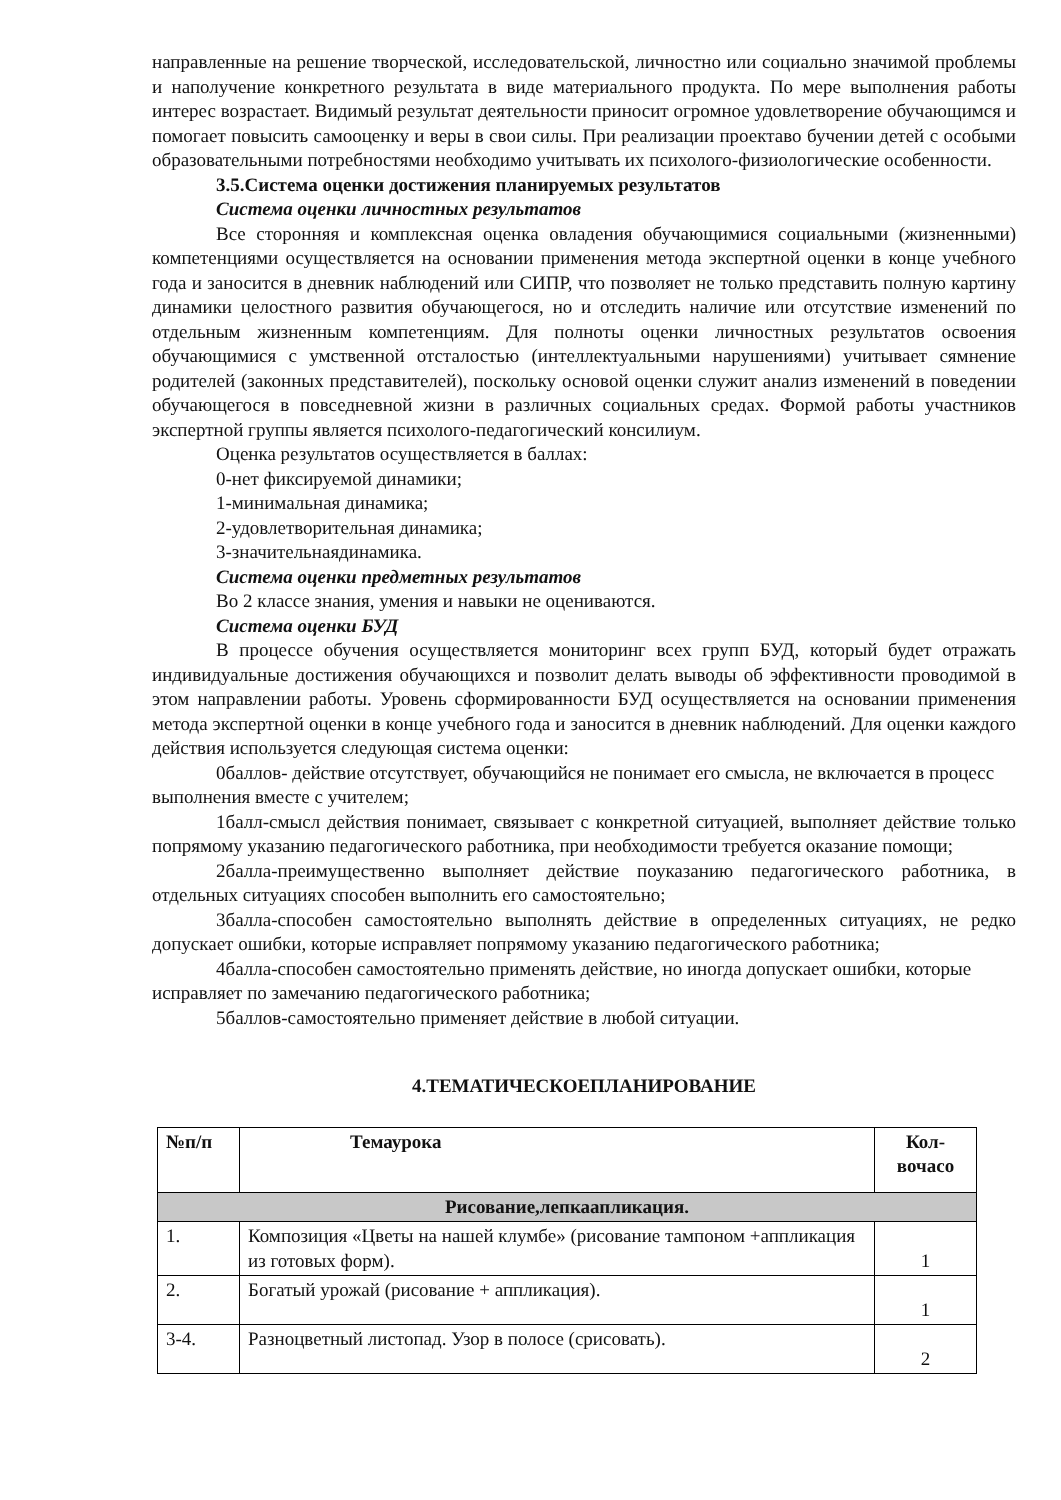направленные на решение творческой, исследовательской, личностно или социально значимой проблемы и наполучение конкретного результата в виде материального продукта. По мере выполнения работы интерес возрастает. Видимый результат деятельности приносит огромное удовлетворение обучающимся и помогает повысить самооценку и веры в свои силы. При реализации проектаво бучении детей с особыми образовательными потребностями необходимо учитывать их психолого-физиологические особенности.
3.5.Система оценки достижения планируемых результатов
Система оценки личностных результатов
Все сторонняя и комплексная оценка овладения обучающимися социальными (жизненными) компетенциями осуществляется на основании применения метода экспертной оценки в конце учебного года и заносится в дневник наблюдений или СИПР, что позволяет не только представить полную картину динамики целостного развития обучающегося, но и отследить наличие или отсутствие изменений по отдельным жизненным компетенциям. Для полноты оценки личностных результатов освоения обучающимися с умственной отсталостью (интеллектуальными нарушениями) учитывает сямнение родителей (законных представителей), поскольку основой оценки служит анализ изменений в поведении обучающегося в повседневной жизни в различных социальных средах. Формой работы участников экспертной группы является психолого-педагогический консилиум.
Оценка результатов осуществляется в баллах:
0-нет фиксируемой динамики;
1-минимальная динамика;
2-удовлетворительная динамика;
3-значительнаядинамика.
Система оценки предметных результатов
Во 2 классе знания, умения и навыки не оцениваются.
Система оценки БУД
В процессе обучения осуществляется мониторинг всех групп БУД, который будет отражать индивидуальные достижения обучающихся и позволит делать выводы об эффективности проводимой в этом направлении работы. Уровень сформированности БУД осуществляется на основании применения метода экспертной оценки в конце учебного года и заносится в дневник наблюдений. Для оценки каждого действия используется следующая система оценки:
0баллов- действие отсутствует, обучающийся не понимает его смысла, не включается в процесс выполнения вместе с учителем;
1балл-смысл действия понимает, связывает с конкретной ситуацией, выполняет действие только попрямому указанию педагогического работника, при необходимости требуется оказание помощи;
2балла-преимущественно выполняет действие поуказанию педагогического работника, в отдельных ситуациях способен выполнить его самостоятельно;
3балла-способен самостоятельно выполнять действие в определенных ситуациях, не редко допускает ошибки, которые исправляет попрямому указанию педагогического работника;
4балла-способен самостоятельно применять действие, но иногда допускает ошибки, которые исправляет по замечанию педагогического работника;
5баллов-самостоятельно применяет действие в любой ситуации.
4.ТЕМАТИЧЕСКОЕПЛАНИРОВАНИЕ
| №п/п | Темаурока | Кол-вочасо |
| --- | --- | --- |
| Рисование,лепкаапликация. | | |
| 1. | Композиция «Цветы на нашей клумбе» (рисование тампоном +аппликация из готовых форм). | 1 |
| 2. | Богатый урожай (рисование + аппликация). | 1 |
| 3-4. | Разноцветный листопад. Узор в полосе (срисовать). | 2 |